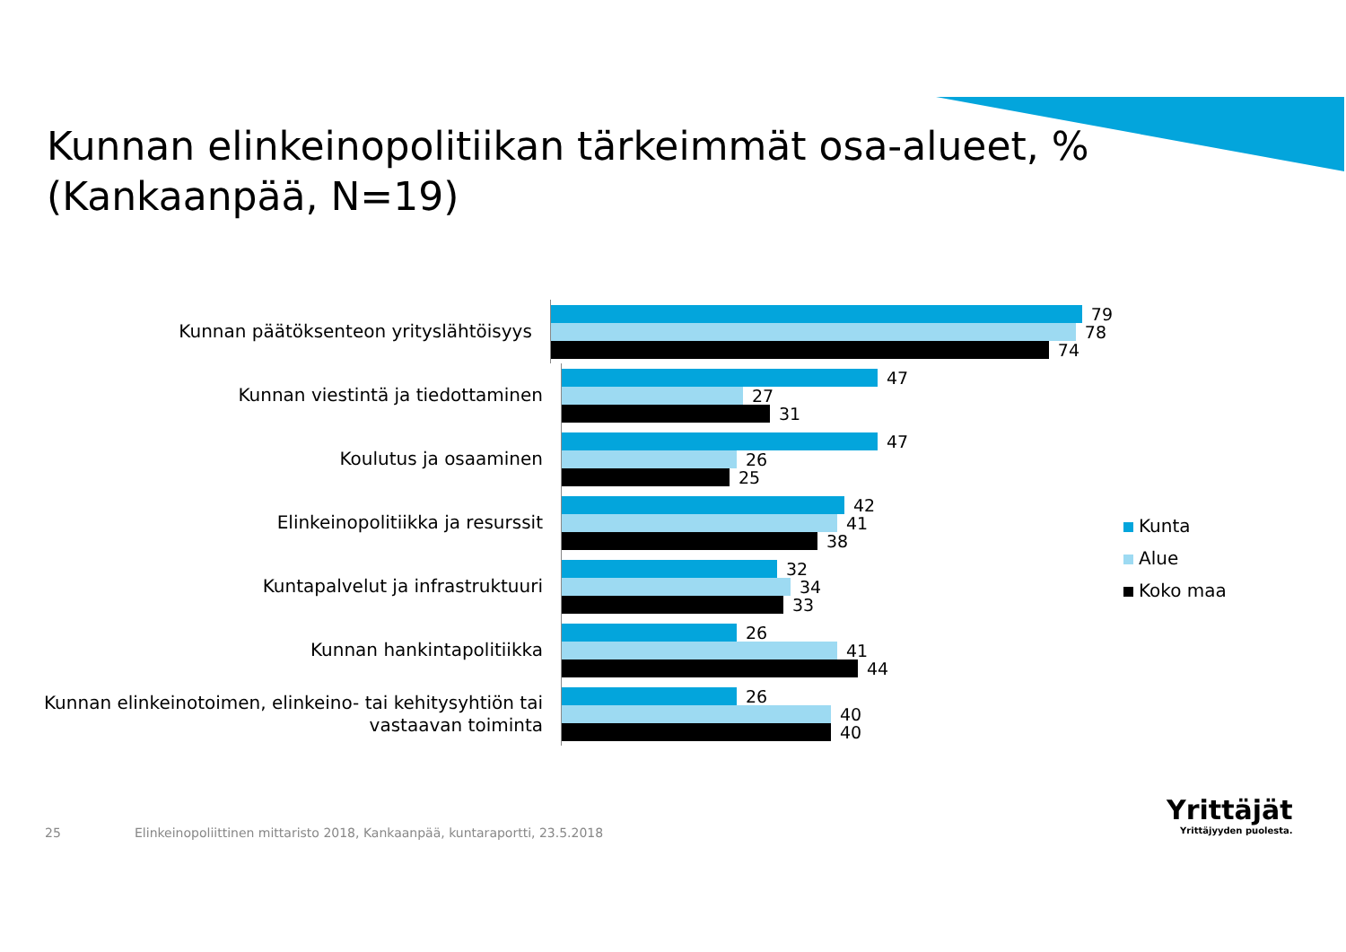Kunnan elinkeinopolitiikan tärkeimmät osa-alueet, %
(Kankaanpää, N=19)
Kunnan päätöksenteon yrityslähtöisyys
79
78
74
Kunnan viestintä ja tiedottaminen
47
27
31
Koulutus ja osaaminen
47
26
25
Elinkeinopolitiikka ja resurssit
42
41
38
Kuntapalvelut ja infrastruktuuri
32
34
33
Kunnan hankintapolitiikka
26
41
44
Kunnan elinkeinotoimen, elinkeino- tai kehitysyhtiön tai vastaavan toiminta
26
40
40
Kunta
Alue
Koko maa
25
Elinkeinopoliittinen mittaristo 2018, Kankaanpää, kuntaraportti, 23.5.2018
Yrittäjät
Yrittäjyyden puolesta.